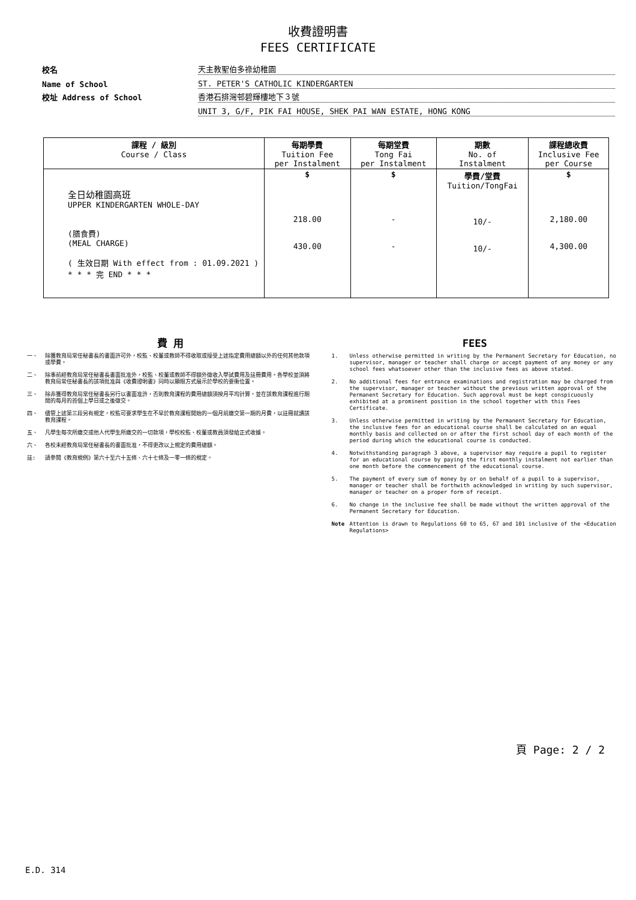收費證明書
FEES CERTIFICATE
校名
天主教聖伯多祿幼稚園
Name of School
ST. PETER'S CATHOLIC KINDERGARTEN
校址 Address of School
香港石排灣邨碧輝樓地下３號
UNIT 3, G/F, PIK FAI HOUSE, SHEK PAI WAN ESTATE, HONG KONG
| 課程 / 級別 Course / Class | 每期學費 Tuition Fee per Instalment | 每期堂費 Tong Fai per Instalment | 期數 No. of Instalment | 課程總收費 Inclusive Fee per Course |
| --- | --- | --- | --- | --- |
| 全日幼稚園高班 UPPER KINDERGARTEN WHOLE-DAY (膳食費) (MEAL CHARGE) ( 生效日期 With effect from : 01.09.2021 ) * * * 完 END * * * | $ 218.00 430.00 | $ - - | 學費/堂費 Tuition/TongFai 10/- 10/- | $ 2,180.00 4,300.00 |
費 用
一、 除獲教育局常任秘書長的書面許可外，校監、校董或教師不得收取或接受上述指定費用總額以外的任何其他款項或學費。
二、 除事前經教育局常任秘書長書面批准外，校監、校董或教師不得額外徵收入學試費用及註冊費用。各學校並須將教育局常任秘書長的該項批准與《收費證明書》同時以顯眼方式展示於學校的要衝位置。
三、 除非獲得教育局常任秘書長另行以書面准許，否則教育課程的費用總額須按月平均計算，並在該教育課程進行期間的每月的首個上學日或之後徵交。
四、 儘管上述第三段另有規定，校監可要求學生在不早於教育課程開始的一個月前繳交第一期的月費，以註冊就讀該教育課程。
五、 凡學生每次所繳交或他人代學生所繳交的一切款項，學校校監、校董或教員須發給正式收據。
六、 各校未經教育局常任秘書長的書面批准，不得更改以上規定的費用總額。
註: 請參閱《教育規例》第六十至六十五條、六十七條及一零一條的規定。
FEES
1. Unless otherwise permitted in writing by the Permanent Secretary for Education, no supervisor, manager or teacher shall charge or accept payment of any money or any school fees whatsoever other than the inclusive fees as above stated.
2. No additional fees for entrance examinations and registration may be charged from the supervisor, manager or teacher without the previous written approval of the Permanent Secretary for Education. Such approval must be kept conspicuously exhibited at a prominent position in the school together with this Fees Certificate.
3. Unless otherwise permitted in writing by the Permanent Secretary for Education, the inclusive fees for an educational course shall be calculated on an equal monthly basis and collected on or after the first school day of each month of the period during which the educational course is conducted.
4. Notwithstanding paragraph 3 above, a supervisor may require a pupil to register for an educational course by paying the first monthly instalment not earlier than one month before the commencement of the educational course.
5. The payment of every sum of money by or on behalf of a pupil to a supervisor, manager or teacher shall be forthwith acknowledged in writing by such supervisor, manager or teacher on a proper form of receipt.
6. No change in the inclusive fee shall be made without the written approval of the Permanent Secretary for Education.
Note Attention is drawn to Regulations 60 to 65, 67 and 101 inclusive of the <Education Regulations>
頁 Page: 2 / 2
E.D. 314